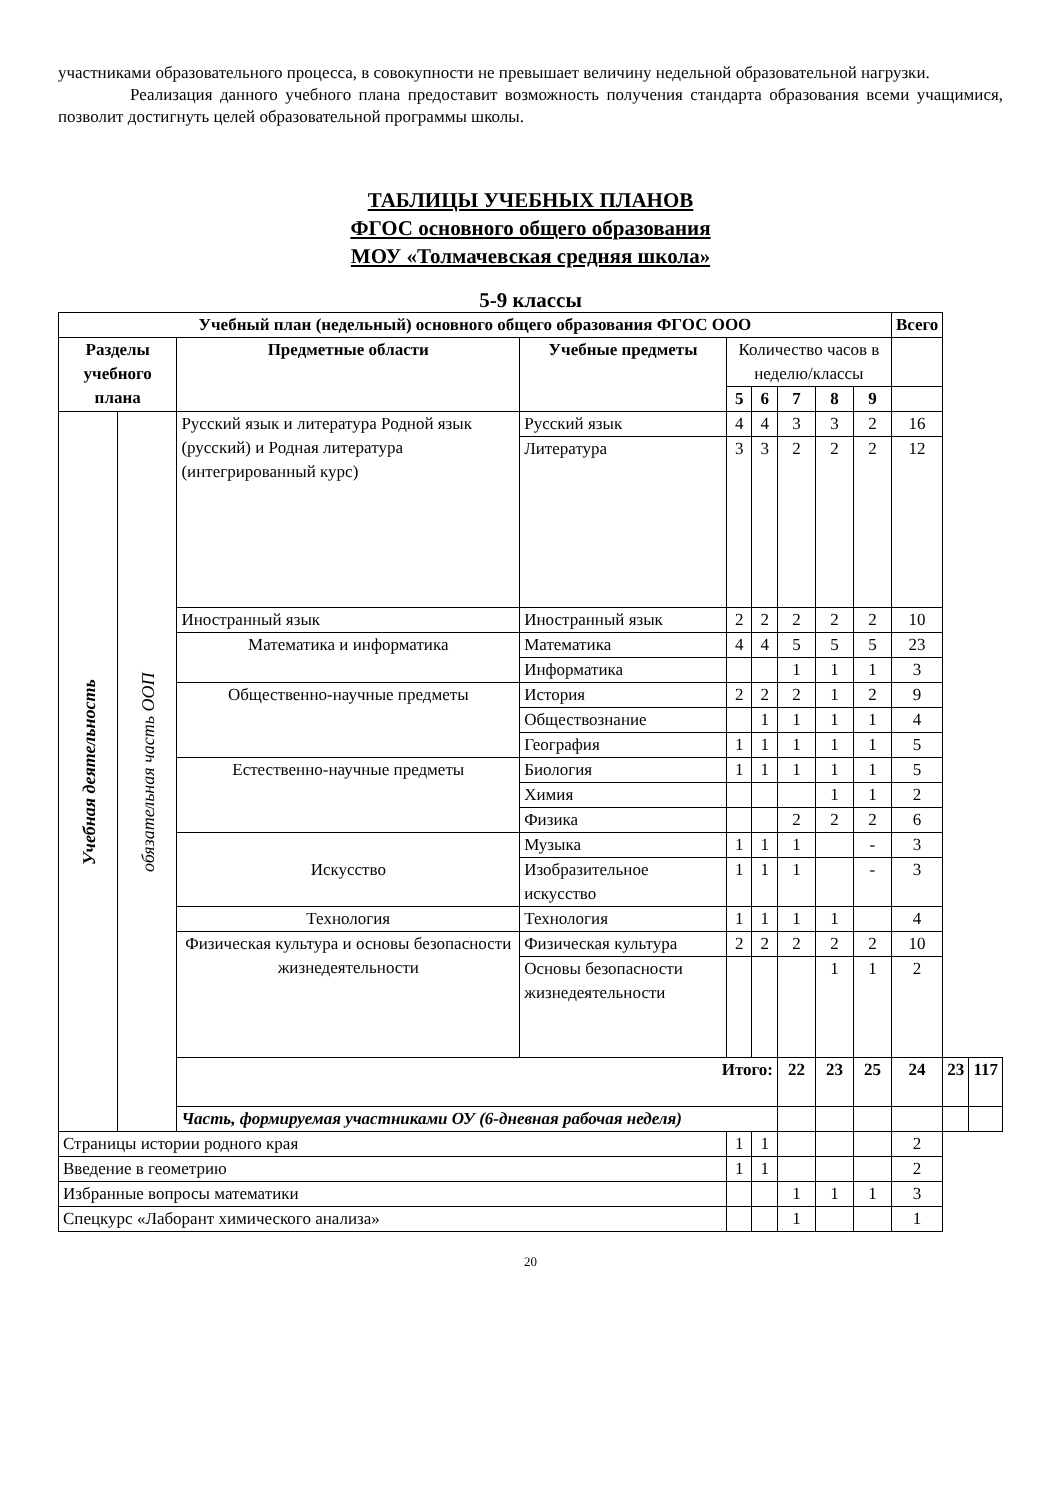участниками образовательного процесса, в совокупности не превышает величину недельной образовательной нагрузки.
Реализация данного учебного плана предоставит возможность получения стандарта образования всеми учащимися, позволит достигнуть целей образовательной программы школы.
ТАБЛИЦЫ УЧЕБНЫХ ПЛАНОВ
ФГОС основного общего образования
МОУ «Толмачевская средняя школа»
5-9 классы
| Учебный план (недельный) основного общего образования ФГОС ООО | | | | | | | | | Всего | | |
| --- | --- | --- | --- | --- | --- | --- | --- | --- | --- | --- | --- |
| Разделы учебного плана | | Предметные области | Учебные предметы | Количество часов в неделю/классы | | | | | | | |
| | | | | 5 | 6 | 7 | 8 | 9 | | | |
| Учебная деятельность | обязательная часть ООП | Русский язык и литература Родной язык (русский) и Родная литература (интегрированный курс) | Русский язык | 4 | 4 | 3 | 3 | 2 | 16 | | |
| | | | Литература | 3 | 3 | 2 | 2 | 2 | 12 | | |
| | | Иностранный язык | Иностранный язык | 2 | 2 | 2 | 2 | 2 | 10 | | |
| | | Математика и информатика | Математика | 4 | 4 | 5 | 5 | 5 | 23 | | |
| | | | Информатика | | | 1 | 1 | 1 | 3 | | |
| | | Общественно-научные предметы | История | 2 | 2 | 2 | 1 | 2 | 9 | | |
| | | | Обществознание | | 1 | 1 | 1 | 1 | 4 | | |
| | | | География | 1 | 1 | 1 | 1 | 1 | 5 | | |
| | | Естественно-научные предметы | Биология | 1 | 1 | 1 | 1 | 1 | 5 | | |
| | | | Химия | | | | 1 | 1 | 2 | | |
| | | | Физика | | | 2 | 2 | 2 | 6 | | |
| | | Искусство | Музыка | 1 | 1 | 1 | | - | 3 | | |
| | | | Изобразительное искусство | 1 | 1 | 1 | | - | 3 | | |
| | | Технология | Технология | 1 | 1 | 1 | 1 | | 4 | | |
| | | Физическая культура и основы безопасности жизнедеятельности | Физическая культура | 2 | 2 | 2 | 2 | 2 | 10 | | |
| | | | Основы безопасности жизнедеятельности | | | | 1 | 1 | 2 | | |
| | | Итого: | | | | 22 | 23 | 25 | 24 | 23 | 117 |
| | | Часть, формируемая участниками ОУ (6-дневная рабочая неделя) | | | | | | | | | |
| Страницы истории родного края | | | | 1 | 1 | | | | 2 | | |
| Введение в геометрию | | | | 1 | 1 | | | | 2 | | |
| Избранные вопросы математики | | | | | | 1 | 1 | 1 | 3 | | |
| Спецкурс «Лаборант химического анализа» | | | | | | 1 | | | 1 | | |
20